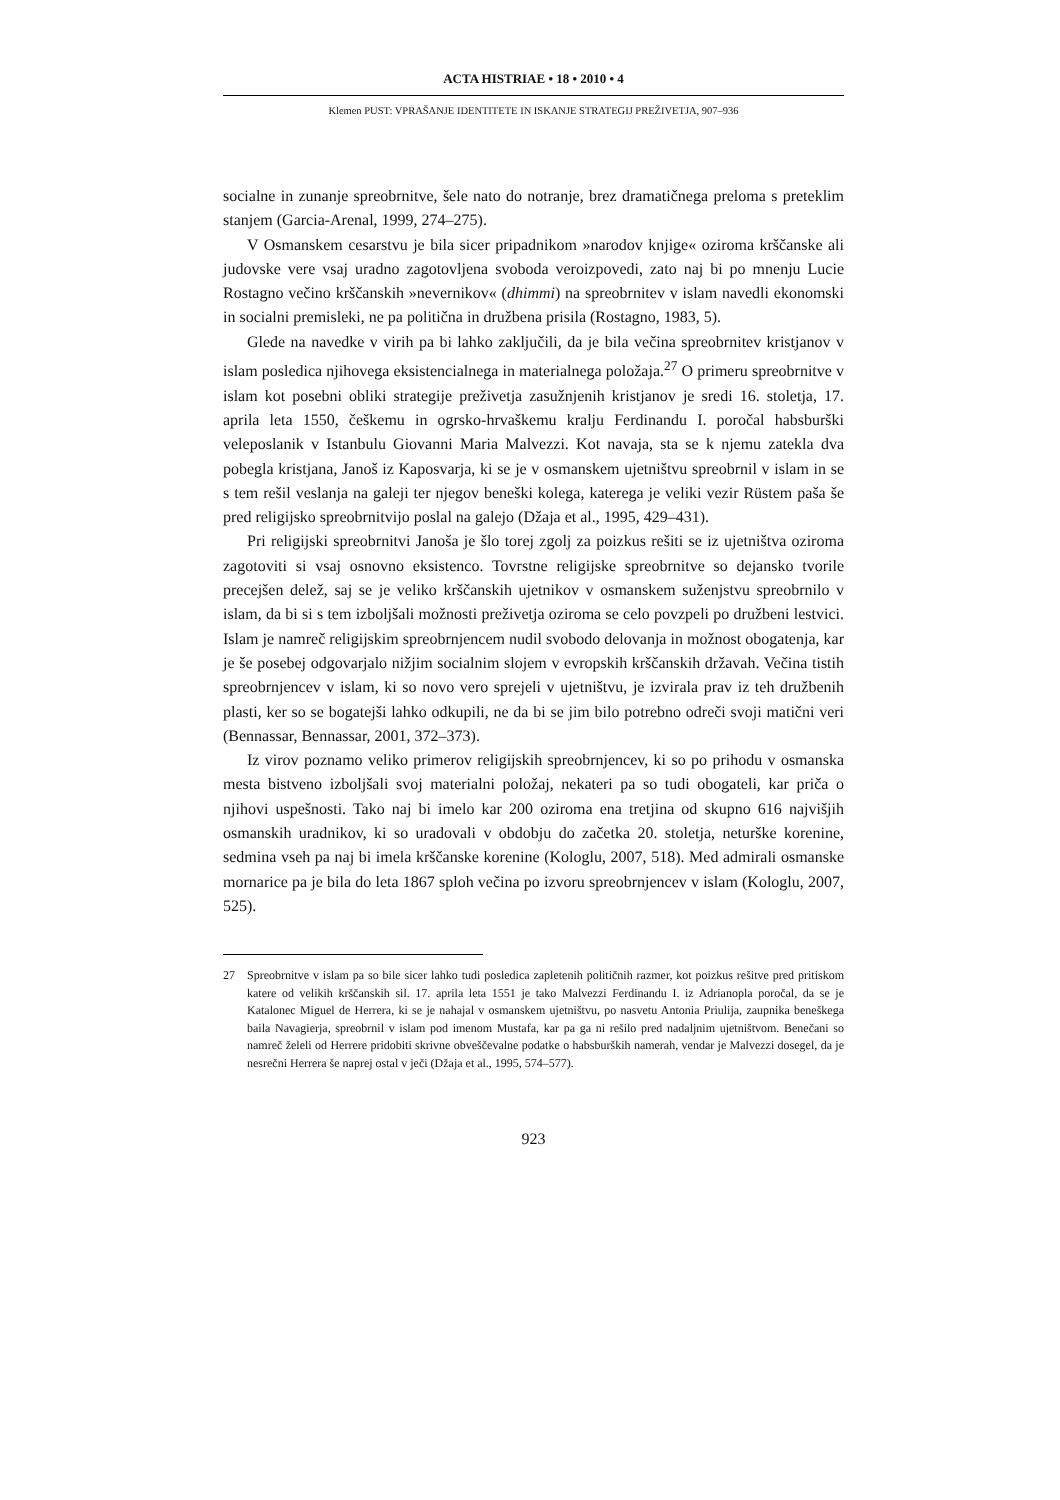ACTA HISTRIAE • 18 • 2010 • 4
Klemen PUST: VPRAŠANJE IDENTITETE IN ISKANJE STRATEGIJ PREŽIVETJA, 907–936
socialne in zunanje spreobrnitve, šele nato do notranje, brez dramatičnega preloma s preteklim stanjem (Garcia-Arenal, 1999, 274–275).
V Osmanskem cesarstvu je bila sicer pripadnikom »narodov knjige« oziroma krščanske ali judovske vere vsaj uradno zagotovljena svoboda veroizpovedi, zato naj bi po mnenju Lucie Rostagno večino krščanskih »nevernikov« (dhimmi) na spre­obrnitev v islam navedli ekonomski in socialni premisleki, ne pa politična in druž­bena prisila (Rostagno, 1983, 5).
Glede na navedke v virih pa bi lahko zaključili, da je bila večina spreobrnitev kristjanov v islam posledica njihovega eksistencialnega in materialnega položaja.<sup>27</sup> O primeru spreobrnitve v islam kot posebni obliki strategije preživetja zasužnjenih kristjanov je sredi 16. stoletja, 17. aprila leta 1550, češkemu in ogrsko-hrvaškemu kralju Ferdinandu I. poročal habsburški veleposlanik v Istanbulu Giovanni Maria Malvezzi. Kot navaja, sta se k njemu zatekla dva pobegla kristjana, Janoš iz Kapos­varja, ki se je v osmanskem ujetništvu spreobrnil v islam in se s tem rešil veslanja na galeji ter njegov beneški kolega, katerega je veliki vezir Rüstem paša še pred reli­gijsko spreobrnitvijo poslal na galejo (Džaja et al., 1995, 429–431).
Pri religijski spreobrnitvi Janoša je šlo torej zgolj za poizkus rešiti se iz ujetništva oziroma zagotoviti si vsaj osnovno eksistenco. Tovrstne religijske spreobrnitve so dejansko tvorile precejšen delež, saj se je veliko krščanskih ujetnikov v osmanskem suženjstvu spreobrnilo v islam, da bi si s tem izboljšali možnosti preživetja oziroma se celo povzpeli po družbeni lestvici. Islam je namreč religijskim spreobrnjencem nudil svobodo delovanja in možnost obogatenja, kar je še posebej odgovarjalo nižjim socialnim slojem v evropskih krščanskih državah. Večina tistih spreobrnjencev v islam, ki so novo vero sprejeli v ujetništvu, je izvirala prav iz teh družbenih plasti, ker so se bogatejši lahko odkupili, ne da bi se jim bilo potrebno odreči svoji matični veri (Bennassar, Bennassar, 2001, 372–373).
Iz virov poznamo veliko primerov religijskih spreobrnjencev, ki so po prihodu v osmanska mesta bistveno izboljšali svoj materialni položaj, nekateri pa so tudi obogateli, kar priča o njihovi uspešnosti. Tako naj bi imelo kar 200 oziroma ena tretjina od skupno 616 najvišjih osmanskih uradnikov, ki so uradovali v obdobju do začetka 20. stoletja, neturške korenine, sedmina vseh pa naj bi imela krščanske korenine (Kologlu, 2007, 518). Med admirali osmanske mornarice pa je bila do leta 1867 sploh večina po izvoru spreobrnjencev v islam (Kologlu, 2007, 525).
27 Spreobrnitve v islam pa so bile sicer lahko tudi posledica zapletenih političnih razmer, kot poizkus rešitve pred pritiskom katere od velikih krščanskih sil. 17. aprila leta 1551 je tako Malvezzi Fer­dinandu I. iz Adrianopla poročal, da se je Katalonec Miguel de Herrera, ki se je nahajal v osmanskem ujetništvu, po nasvetu Antonia Priulija, zaupnika beneškega baila Navagierja, spreobrnil v islam pod imenom Mustafa, kar pa ga ni rešilo pred nadaljnim ujetništvom. Benečani so namreč želeli od Herrere pridobiti skrivne obveščevalne podatke o habsburških namerah, vendar je Malvezzi dosegel, da je nesrečni Herrera še naprej ostal v ječi (Džaja et al., 1995, 574–577).
923